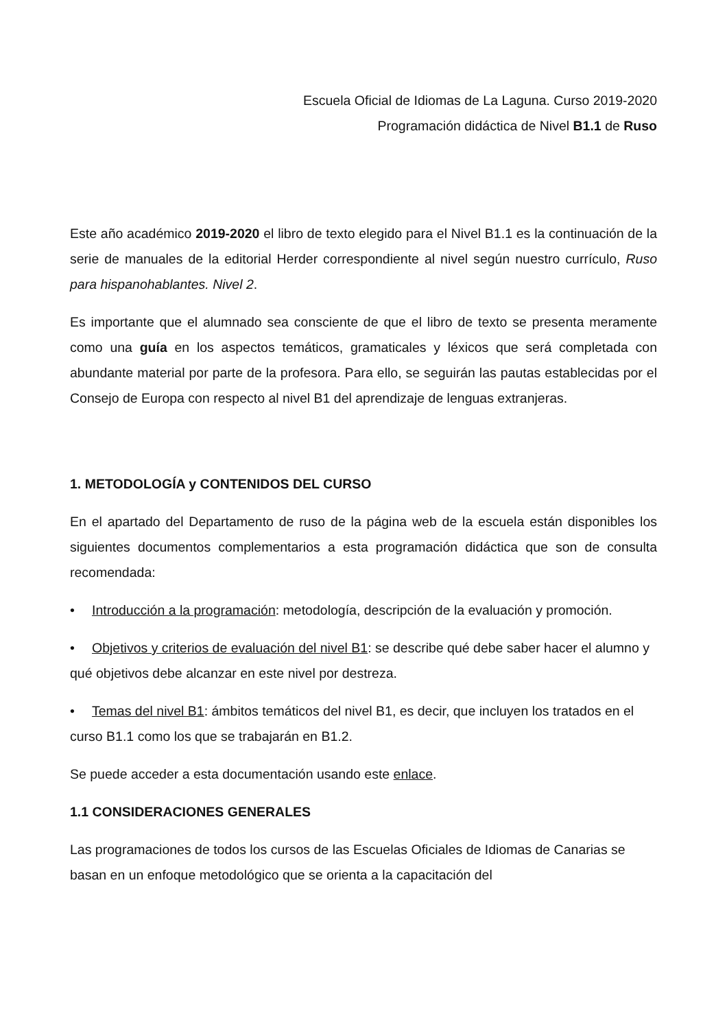Escuela Oficial de Idiomas de La Laguna. Curso 2019-2020
Programación didáctica de Nivel B1.1 de Ruso
Este año académico 2019-2020 el libro de texto elegido para el Nivel B1.1 es la continuación de la serie de manuales de la editorial Herder correspondiente al nivel según nuestro currículo, Ruso para hispanohablantes. Nivel 2.
Es importante que el alumnado sea consciente de que el libro de texto se presenta meramente como una guía en los aspectos temáticos, gramaticales y léxicos que será completada con abundante material por parte de la profesora. Para ello, se seguirán las pautas establecidas por el Consejo de Europa con respecto al nivel B1 del aprendizaje de lenguas extranjeras.
1. METODOLOGÍA y CONTENIDOS DEL CURSO
En el apartado del Departamento de ruso de la página web de la escuela están disponibles los siguientes documentos complementarios a esta programación didáctica que son de consulta recomendada:
• Introducción a la programación: metodología, descripción de la evaluación y promoción.
• Objetivos y criterios de evaluación del nivel B1: se describe qué debe saber hacer el alumno y qué objetivos debe alcanzar en este nivel por destreza.
• Temas del nivel B1: ámbitos temáticos del nivel B1, es decir, que incluyen los tratados en el curso B1.1 como los que se trabajarán en B1.2.
Se puede acceder a esta documentación usando este enlace.
1.1 CONSIDERACIONES GENERALES
Las programaciones de todos los cursos de las Escuelas Oficiales de Idiomas de Canarias se basan en un enfoque metodológico que se orienta a la capacitación del